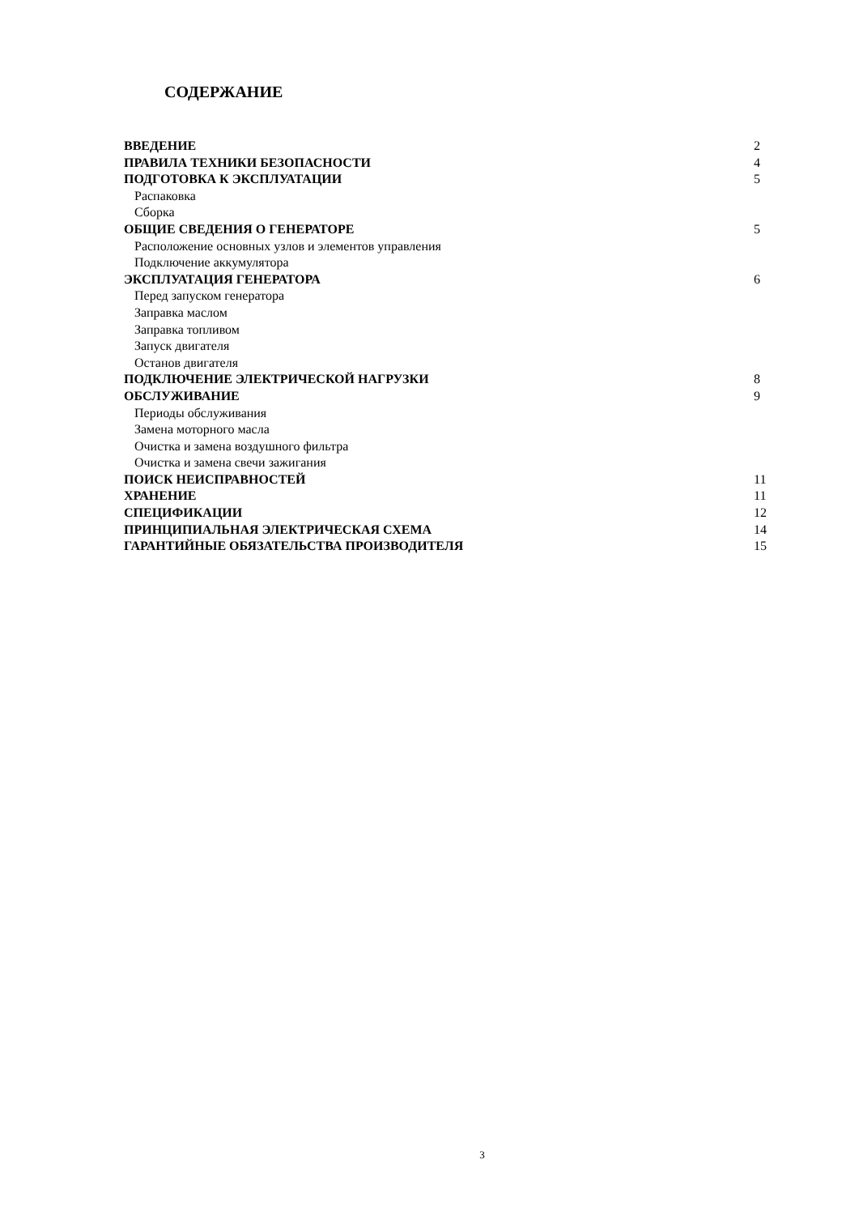СОДЕРЖАНИЕ
| ВВЕДЕНИЕ | 2 |
| ПРАВИЛА ТЕХНИКИ БЕЗОПАСНОСТИ | 4 |
| ПОДГОТОВКА К ЭКСПЛУАТАЦИИ | 5 |
| Распаковка | |
| Сборка | |
| ОБЩИЕ СВЕДЕНИЯ О ГЕНЕРАТОРЕ | 5 |
| Расположение основных узлов и элементов управления | |
| Подключение аккумулятора | |
| ЭКСПЛУАТАЦИЯ ГЕНЕРАТОРА | 6 |
| Перед запуском генератора | |
| Заправка маслом | |
| Заправка топливом | |
| Запуск двигателя | |
| Останов двигателя | |
| ПОДКЛЮЧЕНИЕ ЭЛЕКТРИЧЕСКОЙ НАГРУЗКИ | 8 |
| ОБСЛУЖИВАНИЕ | 9 |
| Периоды обслуживания | |
| Замена моторного масла | |
| Очистка и замена воздушного фильтра | |
| Очистка и замена свечи зажигания | |
| ПОИСК НЕИСПРАВНОСТЕЙ | 11 |
| ХРАНЕНИЕ | 11 |
| СПЕЦИФИКАЦИИ | 12 |
| ПРИНЦИПИАЛЬНАЯ ЭЛЕКТРИЧЕСКАЯ СХЕМА | 14 |
| ГАРАНТИЙНЫЕ ОБЯЗАТЕЛЬСТВА ПРОИЗВОДИТЕЛЯ | 15 |
3